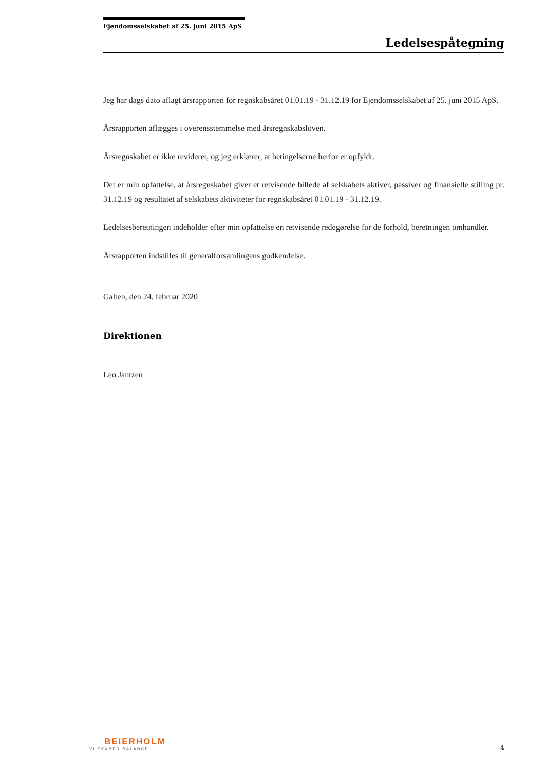Ejendomsselskabet af 25. juni 2015 ApS
Ledelsespåtegning
Jeg har dags dato aflagt årsrapporten for regnskabsåret 01.01.19 - 31.12.19 for Ejendomsselskabet af 25. juni 2015 ApS.
Årsrapporten aflægges i overensstemmelse med årsregnskabsloven.
Årsregnskabet er ikke revideret, og jeg erklærer, at betingelserne herfor er opfyldt.
Det er min opfattelse, at årsregnskabet giver et retvisende billede af selskabets aktiver, passiver og finansielle stilling pr. 31.12.19 og resultatet af selskabets aktiviteter for regnskabsåret 01.01.19 - 31.12.19.
Ledelsesberetningen indeholder efter min opfattelse en retvisende redegørelse for de forhold, beretningen omhandler.
Årsrapporten indstilles til generalforsamlingens godkendelse.
Galten, den 24. februar 2020
Direktionen
Leo Jantzen
BEIERHOLM
VI SKABER BALANCE
4